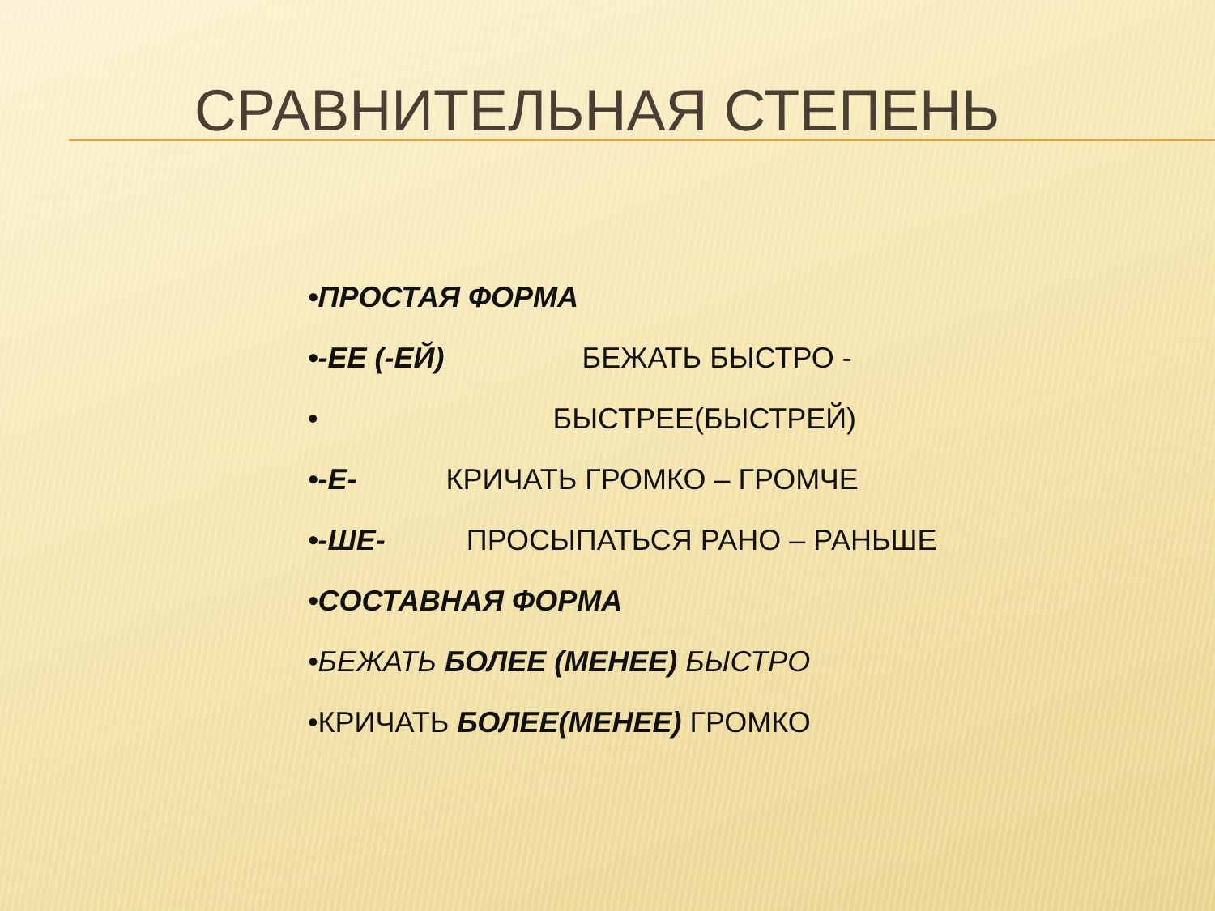СРАВНИТЕЛЬНАЯ СТЕПЕНЬ
•ПРОСТАЯ ФОРМА
•-ЕЕ (-ЕЙ) БЕЖАТЬ БЫСТРО -
• БЫСТРЕЕ(БЫСТРЕЙ)
•-Е- КРИЧАТЬ ГРОМКО – ГРОМЧЕ
•-ШЕ- ПРОСЫПАТЬСЯ РАНО – РАНЬШЕ
•СОСТАВНАЯ ФОРМА
•БЕЖАТЬ БОЛЕЕ (МЕНЕЕ) БЫСТРО
•КРИЧАТЬ БОЛЕЕ(МЕНЕЕ) ГРОМКО